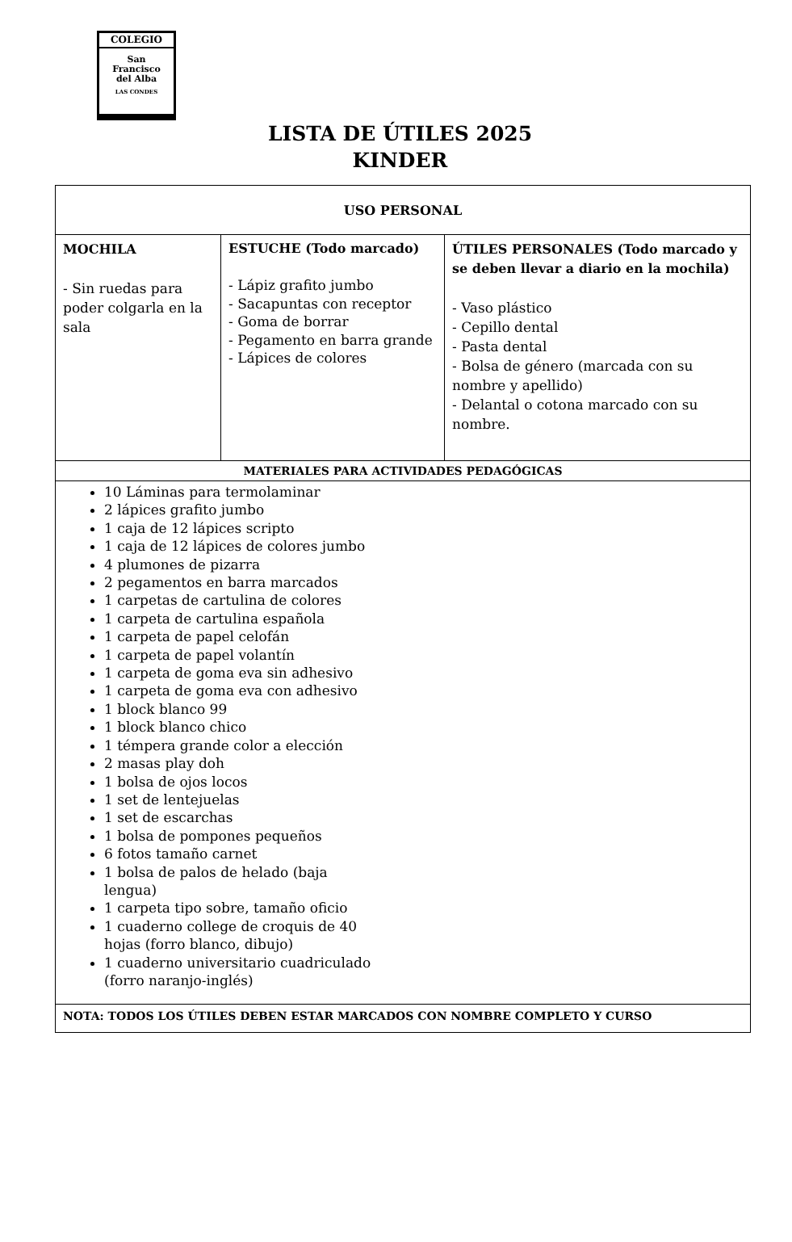COLEGIO
San
Francisco
del Alba
LAS CONDES
LISTA DE ÚTILES 2025
KINDER
| USO PERSONAL | | |
| --- | --- | --- |
| MOCHILA - Sin ruedas para poder colgarla en la sala | ESTUCHE (Todo marcado) - Lápiz grafito jumbo - Sacapuntas con receptor - Goma de borrar - Pegamento en barra grande - Lápices de colores | ÚTILES PERSONALES (Todo marcado y se deben llevar a diario en la mochila) - Vaso plástico - Cepillo dental - Pasta dental - Bolsa de género (marcada con su nombre y apellido) - Delantal o cotona marcado con su nombre. |
| MATERIALES PARA ACTIVIDADES PEDAGÓGICAS | | |
| 10 Láminas para termolaminar 2 lápices grafito jumbo 1 caja de 12 lápices scripto 1 caja de 12 lápices de colores jumbo 4 plumones de pizarra 2 pegamentos en barra marcados 1 carpetas de cartulina de colores 1 carpeta de cartulina española 1 carpeta de papel celofán 1 carpeta de papel volantín 1 carpeta de goma eva sin adhesivo 1 carpeta de goma eva con adhesivo 1 block blanco 99 1 block blanco chico 1 témpera grande color a elección 2 masas play doh 1 bolsa de ojos locos 1 set de lentejuelas 1 set de escarchas 1 bolsa de pompones pequeños 6 fotos tamaño carnet 1 bolsa de palos de helado (baja lengua) 1 carpeta tipo sobre, tamaño oficio 1 cuaderno college de croquis de 40 hojas (forro blanco, dibujo) 1 cuaderno universitario cuadriculado (forro naranjo-inglés) | | |
| NOTA: TODOS LOS ÚTILES DEBEN ESTAR MARCADOS CON NOMBRE COMPLETO Y CURSO | | |